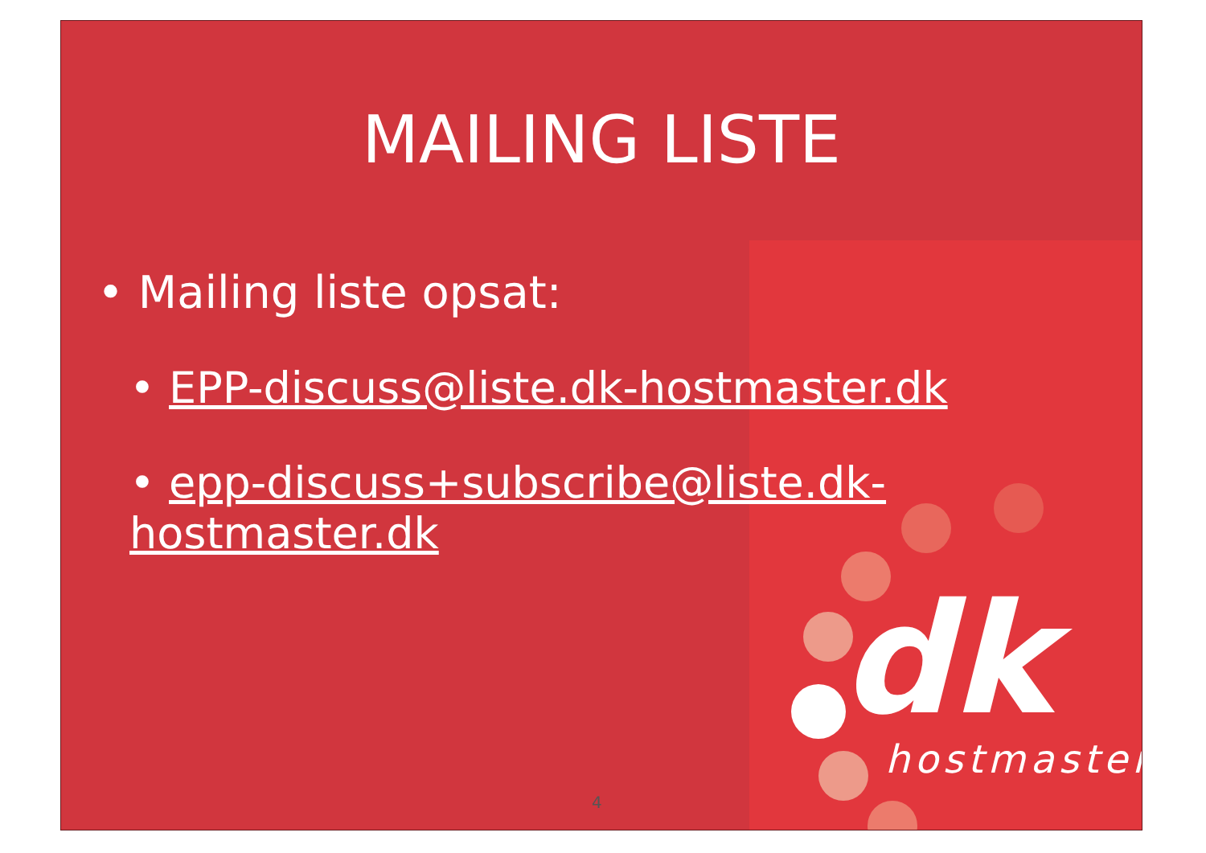MAILING LISTE
• Mailing liste opsat:
• EPP-discuss@liste.dk-hostmaster.dk
• epp-discuss+subscribe@liste.dk-hostmaster.dk
dk
hostmaster
4